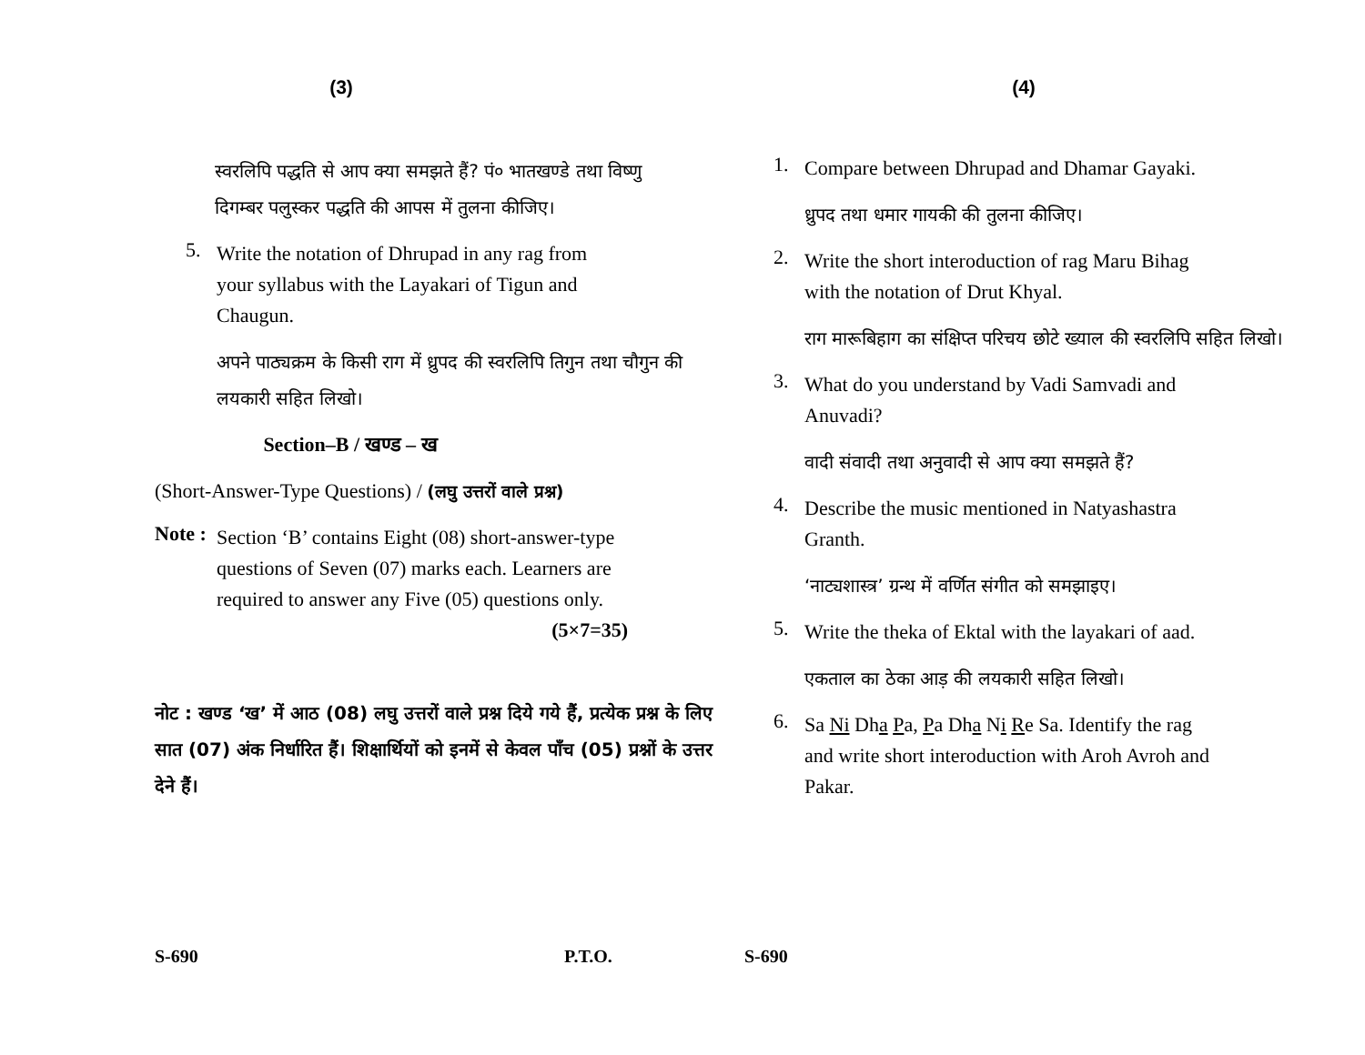(3)
स्वरलिपि पद्धति से आप क्या समझते हैं? पं० भातखण्डे तथा विष्णु दिगम्बर पलुस्कर पद्धति की आपस में तुलना कीजिए।
5.
Write the notation of Dhrupad in any rag from your syllabus with the Layakari of Tigun and Chaugun.
अपने पाठ्यक्रम के किसी राग में ध्रुपद की स्वरलिपि तिगुन तथा चौगुन की लयकारी सहित लिखो।
Section–B / खण्ड – ख
(Short-Answer-Type Questions) / (लघु उत्तरों वाले प्रश्न)
Note :
Section ‘B’ contains Eight (08) short-answer-type questions of Seven (07) marks each. Learners are required to answer any Five (05) questions only. (5×7=35)
नोट : खण्ड ‘ख’ में आठ (08) लघु उत्तरों वाले प्रश्न दिये गये हैं, प्रत्येक प्रश्न के लिए सात (07) अंक निर्धारित हैं। शिक्षार्थियों को इनमें से केवल पाँच (05) प्रश्नों के उत्तर देने हैं।
S-690 P.T.O.
(4)
1.
Compare between Dhrupad and Dhamar Gayaki.
ध्रुपद तथा धमार गायकी की तुलना कीजिए।
2.
Write the short interoduction of rag Maru Bihag with the notation of Drut Khyal.
राग मारूबिहाग का संक्षिप्त परिचय छोटे ख्याल की स्वरलिपि सहित लिखो।
3.
What do you understand by Vadi Samvadi and Anuvadi?
वादी संवादी तथा अनुवादी से आप क्या समझते हैं?
4.
Describe the music mentioned in Natyashastra Granth.
‘नाट्यशास्त्र’ ग्रन्थ में वर्णित संगीत को समझाइए।
5.
Write the theka of Ektal with the layakari of aad.
एकताल का ठेका आड़ की लयकारी सहित लिखो।
6.
Sa Ni Dha Pa, Pa Dha Ni Re Sa. Identify the rag and write short interoduction with Aroh Avroh and Pakar.
S-690